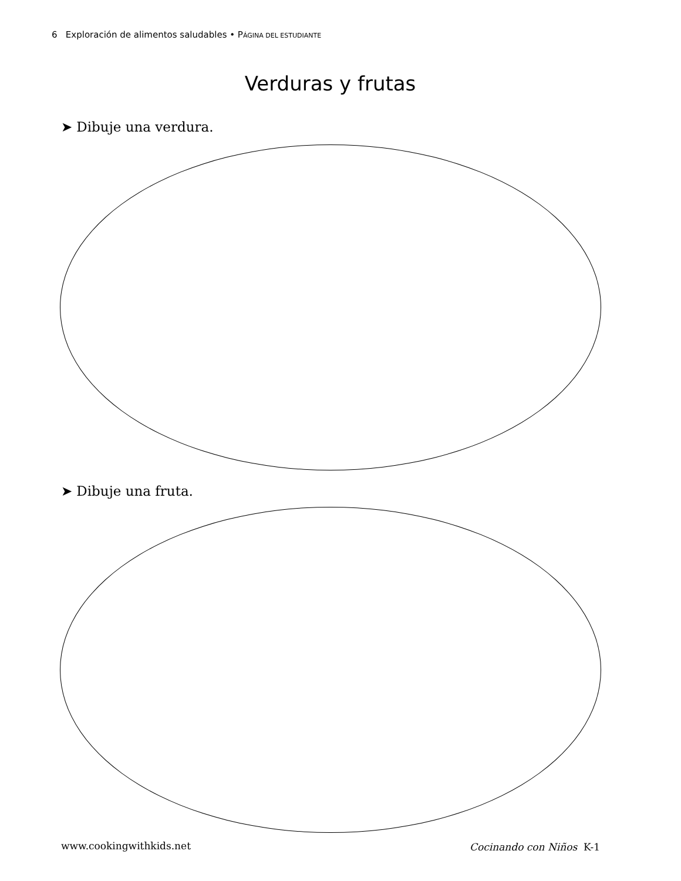6 Exploración de alimentos saludables • PÁGINA DEL ESTUDIANTE
Verduras y frutas
➤ Dibuje una verdura.
➤ Dibuje una fruta.
www.cookingwithkids.net Cocinando con Niños K-1